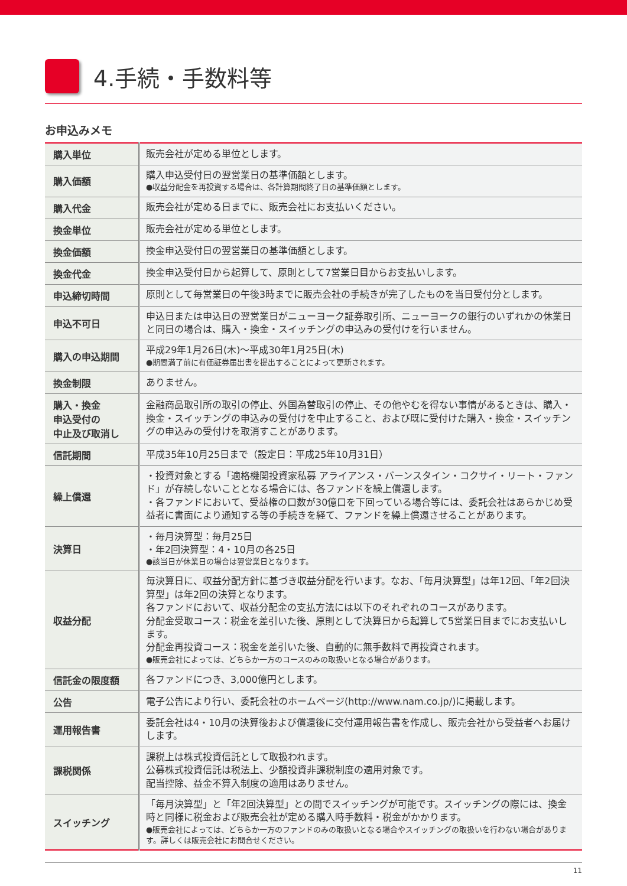4.手続・手数料等
お申込みメモ
| 購入単位 | 販売会社が定める単位とします。 |
| 購入価額 | 購入申込受付日の翌営業日の基準価額とします。 ●収益分配金を再投資する場合は、各計算期間終了日の基準価額とします。 |
| 購入代金 | 販売会社が定める日までに、販売会社にお支払いください。 |
| 換金単位 | 販売会社が定める単位とします。 |
| 換金価額 | 換金申込受付日の翌営業日の基準価額とします。 |
| 換金代金 | 換金申込受付日から起算して、原則として7営業日目からお支払いします。 |
| 申込締切時間 | 原則として毎営業日の午後3時までに販売会社の手続きが完了したものを当日受付分とします。 |
| 申込不可日 | 申込日または申込日の翌営業日がニューヨーク証券取引所、ニューヨークの銀行のいずれかの休業日と同日の場合は、購入・換金・スイッチングの申込みの受付けを行いません。 |
| 購入の申込期間 | 平成29年1月26日(木)～平成30年1月25日(木) ●期間満了前に有価証券届出書を提出することによって更新されます。 |
| 換金制限 | ありません。 |
| 購入・換金 申込受付の 中止及び取消し | 金融商品取引所の取引の停止、外国為替取引の停止、その他やむを得ない事情があるときは、購入・換金・スイッチングの申込みの受付けを中止すること、および既に受付けた購入・換金・スイッチングの申込みの受付けを取消すことがあります。 |
| 信託期間 | 平成35年10月25日まで（設定日：平成25年10月31日） |
| 繰上償還 | ・投資対象とする「適格機関投資家私募 アライアンス・バーンスタイン・コクサイ・リート・ファンド」が存続しないこととなる場合には、各ファンドを繰上償還します。 ・各ファンドにおいて、受益権の口数が30億口を下回っている場合等には、委託会社はあらかじめ受益者に書面により通知する等の手続きを経て、ファンドを繰上償還させることがあります。 |
| 決算日 | ・毎月決算型：毎月25日 ・年2回決算型：4・10月の各25日 ●該当日が休業日の場合は翌営業日となります。 |
| 収益分配 | 毎決算日に、収益分配方針に基づき収益分配を行います。なお、「毎月決算型」は年12回、「年2回決算型」は年2回の決算となります。 各ファンドにおいて、収益分配金の支払方法には以下のそれぞれのコースがあります。 分配金受取コース：税金を差引いた後、原則として決算日から起算して5営業日目までにお支払いします。 分配金再投資コース：税金を差引いた後、自動的に無手数料で再投資されます。 ●販売会社によっては、どちらか一方のコースのみの取扱いとなる場合があります。 |
| 信託金の限度額 | 各ファンドにつき、3,000億円とします。 |
| 公告 | 電子公告により行い、委託会社のホームページ(http://www.nam.co.jp/)に掲載します。 |
| 運用報告書 | 委託会社は4・10月の決算後および償還後に交付運用報告書を作成し、販売会社から受益者へお届けします。 |
| 課税関係 | 課税上は株式投資信託として取扱われます。 公募株式投資信託は税法上、少額投資非課税制度の適用対象です。 配当控除、益金不算入制度の適用はありません。 |
| スイッチング | 「毎月決算型」と「年2回決算型」との間でスイッチングが可能です。スイッチングの際には、換金時と同様に税金および販売会社が定める購入時手数料・税金がかかります。 ●販売会社によっては、どちらか一方のファンドのみの取扱いとなる場合やスイッチングの取扱いを行わない場合があります。詳しくは販売会社にお問合せください。 |
11